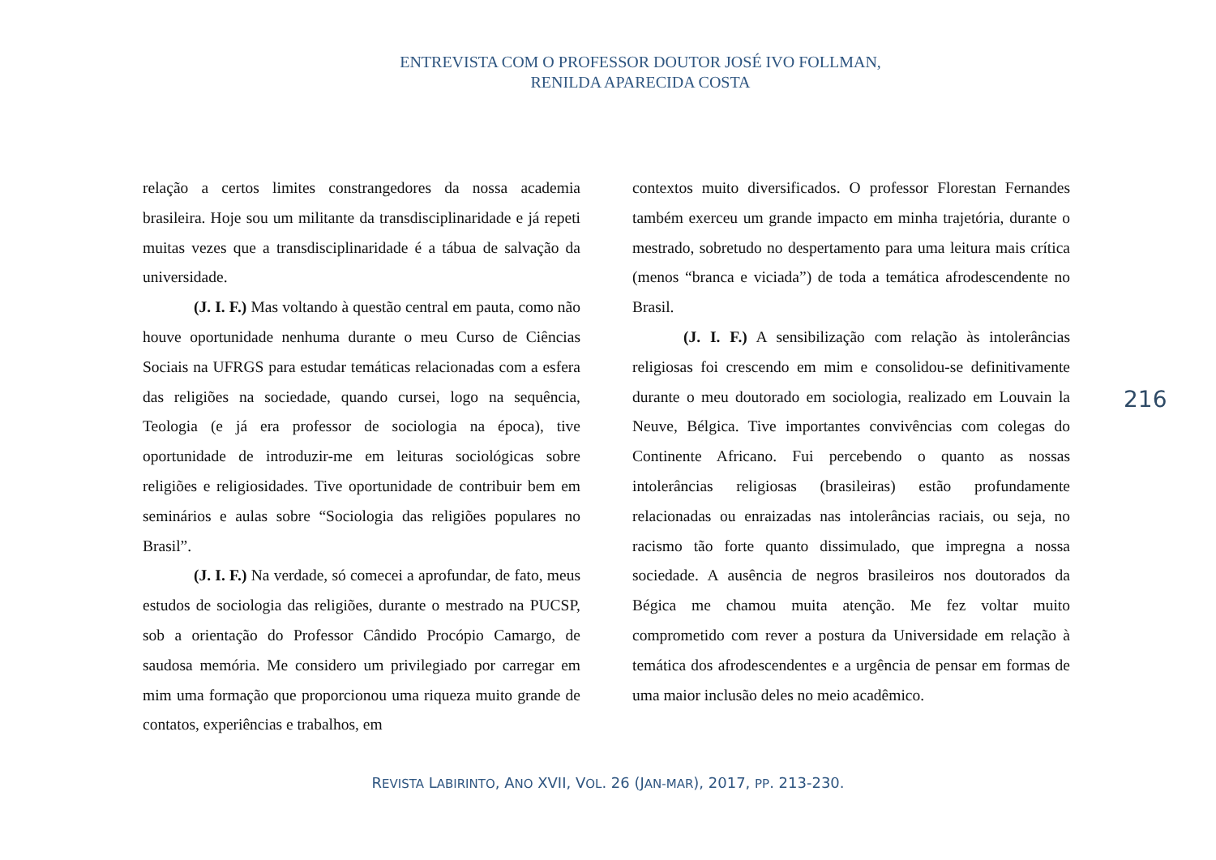ENTREVISTA COM O PROFESSOR DOUTOR JOSÉ IVO FOLLMAN,
RENILDA APARECIDA COSTA
relação a certos limites constrangedores da nossa academia brasileira. Hoje sou um militante da transdisciplinaridade e já repeti muitas vezes que a transdisciplinaridade é a tábua de salvação da universidade.
(J. I. F.) Mas voltando à questão central em pauta, como não houve oportunidade nenhuma durante o meu Curso de Ciências Sociais na UFRGS para estudar temáticas relacionadas com a esfera das religiões na sociedade, quando cursei, logo na sequência, Teologia (e já era professor de sociologia na época), tive oportunidade de introduzir-me em leituras sociológicas sobre religiões e religiosidades. Tive oportunidade de contribuir bem em seminários e aulas sobre “Sociologia das religiões populares no Brasil”.
(J. I. F.) Na verdade, só comecei a aprofundar, de fato, meus estudos de sociologia das religiões, durante o mestrado na PUCSP, sob a orientação do Professor Cândido Procópio Camargo, de saudosa memória. Me considero um privilegiado por carregar em mim uma formação que proporcionou uma riqueza muito grande de contatos, experiências e trabalhos, em
contextos muito diversificados. O professor Florestan Fernandes também exerceu um grande impacto em minha trajetória, durante o mestrado, sobretudo no despertamento para uma leitura mais crítica (menos “branca e viciada”) de toda a temática afrodescendente no Brasil.
(J. I. F.) A sensibilização com relação às intolerâncias religiosas foi crescendo em mim e consolidou-se definitivamente durante o meu doutorado em sociologia, realizado em Louvain la Neuve, Bélgica. Tive importantes convivências com colegas do Continente Africano. Fui percebendo o quanto as nossas intolerâncias religiosas (brasileiras) estão profundamente relacionadas ou enraizadas nas intolerâncias raciais, ou seja, no racismo tão forte quanto dissimulado, que impregna a nossa sociedade. A ausência de negros brasileiros nos doutorados da Bégica me chamou muita atenção. Me fez voltar muito comprometido com rever a postura da Universidade em relação à temática dos afrodescendentes e a urgência de pensar em formas de uma maior inclusão deles no meio acadêmico.
216
REVISTA LABIRINTO, ANO XVII, VOL. 26 (JAN-MAR), 2017, PP. 213-230.